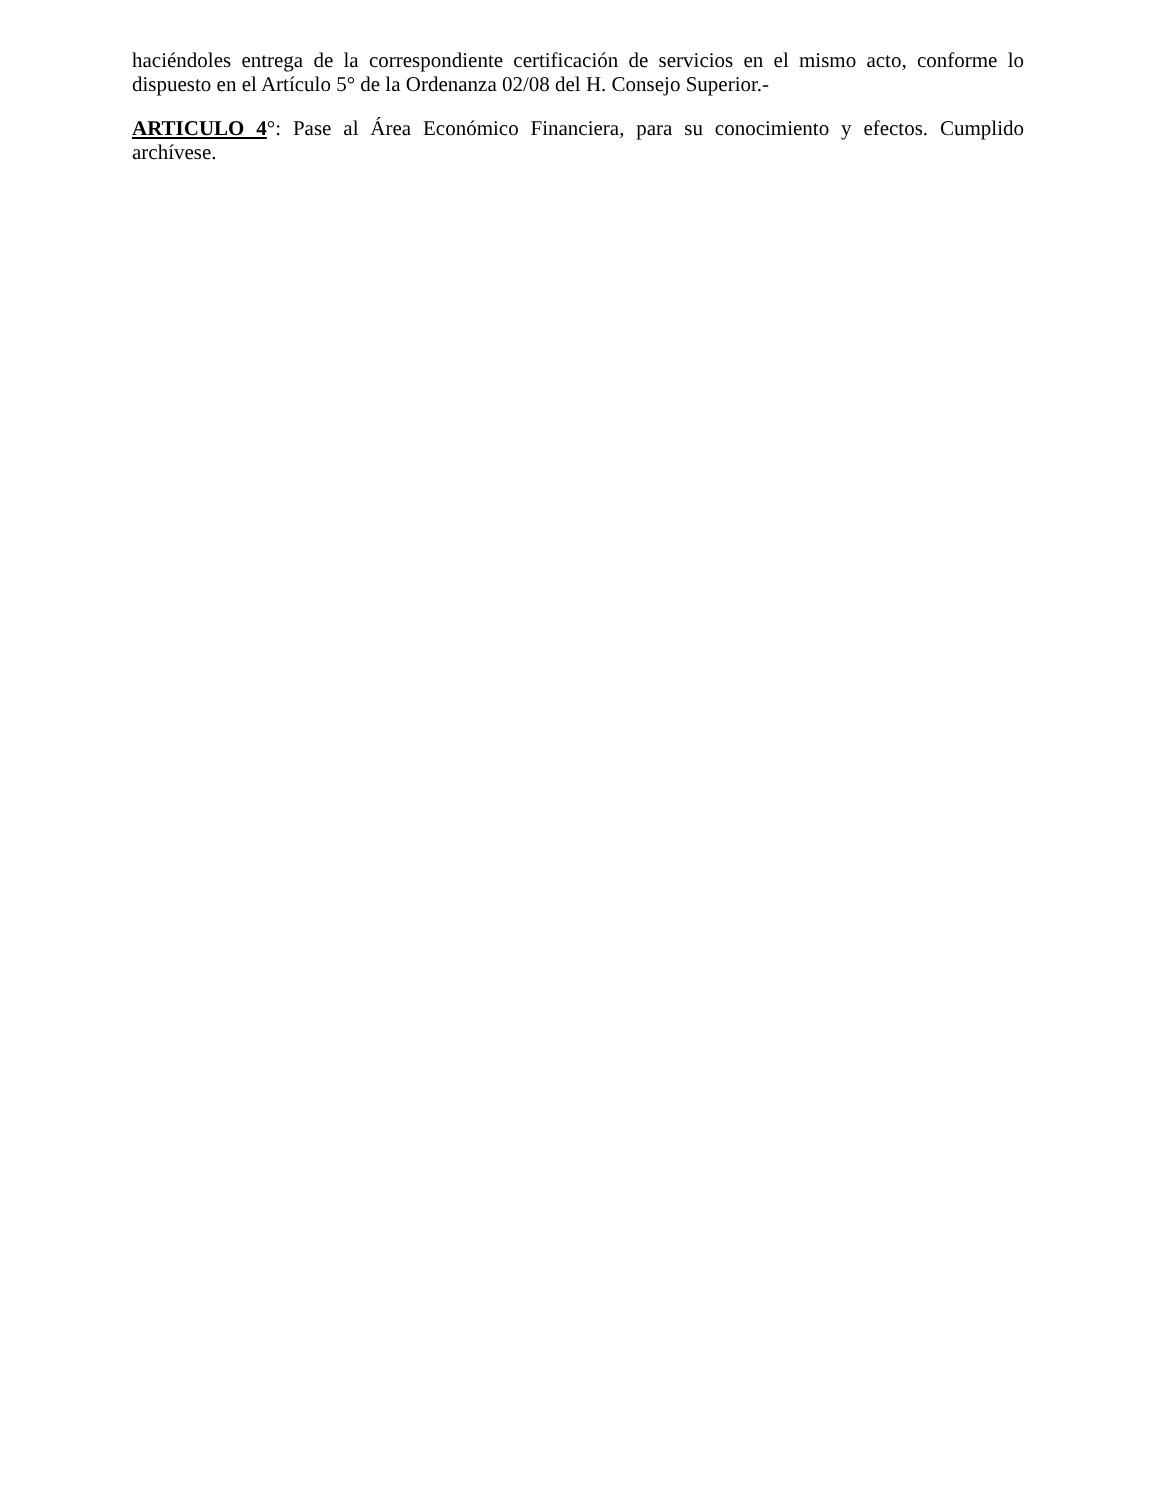haciéndoles entrega de la correspondiente certificación de servicios en el mismo acto, conforme lo dispuesto en el Artículo 5° de la Ordenanza 02/08 del H. Consejo Superior.-
ARTICULO 4°: Pase al Área Económico Financiera, para su conocimiento y efectos. Cumplido archívese.